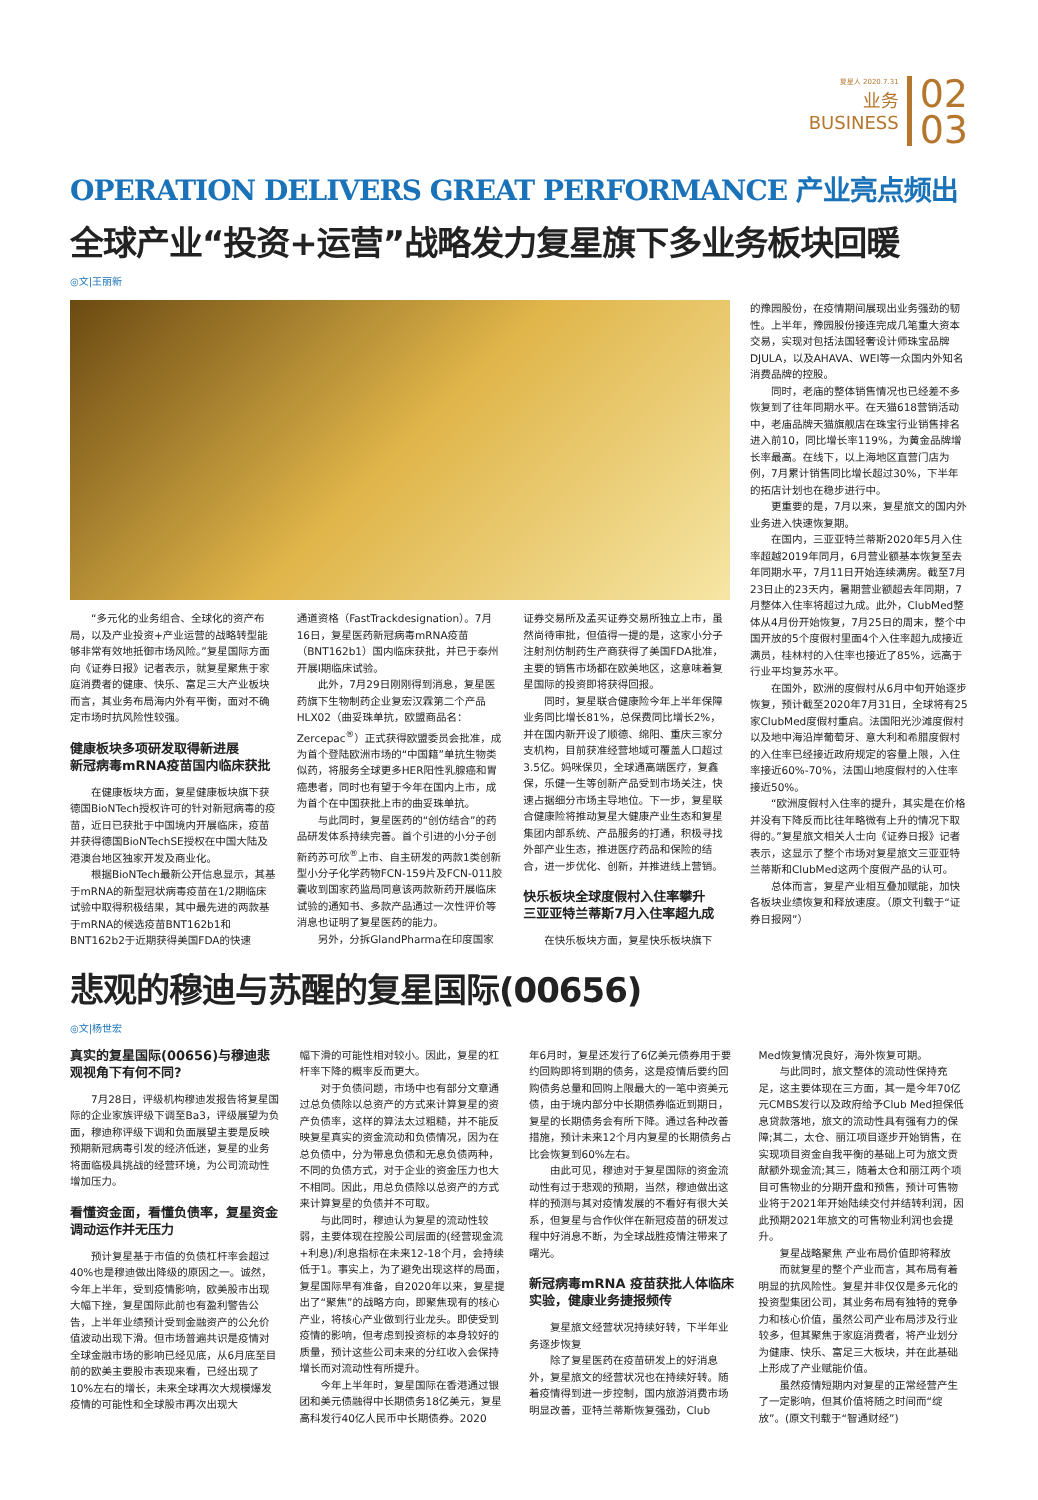复星人 2020.7.31
业务
BUSINESS
02
03
OPERATION DELIVERS GREAT PERFORMANCE 产业亮点频出
全球产业“投资+运营”战略发力复星旗下多业务板块回暖
◎文|王丽新
“多元化的业务组合、全球化的资产布局，以及产业投资+产业运营的战略转型能够非常有效地抵御市场风险。”复星国际方面向《证券日报》记者表示，就复星聚焦于家庭消费者的健康、快乐、富足三大产业板块而言，其业务布局海内外有平衡，面对不确定市场时抗风险性较强。
健康板块多项研发取得新进展
新冠病毒mRNA疫苗国内临床获批
在健康板块方面，复星健康板块旗下获德国BioNTech授权许可的针对新冠病毒的疫苗，近日已获批于中国境内开展临床，疫苗并获得德国BioNTechSE授权在中国大陆及港澳台地区独家开发及商业化。
根据BioNTech最新公开信息显示，其基于mRNA的新型冠状病毒疫苗在1/2期临床试验中取得积极结果，其中最先进的两款基于mRNA的候选疫苗BNT162b1和BNT162b2于近期获得美国FDA的快速
通道资格（FastTrackdesignation）。7月16日，复星医药新冠病毒mRNA疫苗（BNT162b1）国内临床获批，并已于泰州开展I期临床试验。
此外，7月29日刚刚得到消息，复星医药旗下生物制药企业复宏汉霖第二个产品HLX02（曲妥珠单抗，欧盟商品名：Zercepac<sup>®</sup>）正式获得欧盟委员会批准，成为首个登陆欧洲市场的“中国籍”单抗生物类似药，将服务全球更多HER阳性乳腺癌和胃癌患者，同时也有望于今年在国内上市，成为首个在中国获批上市的曲妥珠单抗。
与此同时，复星医药的“创仿结合”的药品研发体系持续完善。首个引进的小分子创新药苏可欣<sup>®</sup>上市、自主研发的两款1类创新型小分子化学药物FCN-159片及FCN-011胶囊收到国家药监局同意该两款新药开展临床试验的通知书、多款产品通过一次性评价等消息也证明了复星医药的能力。
另外，分拆GlandPharma在印度国家
证券交易所及孟买证券交易所独立上市，虽然尚待审批，但值得一提的是，这家小分子注射剂仿制药生产商获得了美国FDA批准，主要的销售市场都在欧美地区，这意味着复星国际的投资即将获得回报。
同时，复星联合健康险今年上半年保障业务同比增长81%，总保费同比增长2%，并在国内新开设了顺德、绵阳、重庆三家分支机构，目前获准经营地域可覆盖人口超过3.5亿。妈咪保贝，全球通高端医疗，复鑫保，乐健一生等创新产品受到市场关注，快速占据细分市场主导地位。下一步，复星联合健康险将推动复星大健康产业生态和复星集团内部系统、产品服务的打通，积极寻找外部产业生态，推进医疗药品和保险的结合，进一步优化、创新，并推进线上营销。
快乐板块全球度假村入住率攀升
三亚亚特兰蒂斯7月入住率超九成
在快乐板块方面，复星快乐板块旗下
的豫园股份，在疫情期间展现出业务强劲的韧性。上半年，豫园股份接连完成几笔重大资本交易，实现对包括法国轻奢设计师珠宝品牌DJULA，以及AHAVA、WEI等一众国内外知名消费品牌的控股。
同时，老庙的整体销售情况也已经差不多恢复到了往年同期水平。在天猫618营销活动中，老庙品牌天猫旗舰店在珠宝行业销售排名进入前10，同比增长率119%，为黄金品牌增长率最高。在线下，以上海地区直营门店为例，7月累计销售同比增长超过30%，下半年的拓店计划也在稳步进行中。
更重要的是，7月以来，复星旅文的国内外业务进入快速恢复期。
在国内，三亚亚特兰蒂斯2020年5月入住率超越2019年同月，6月营业额基本恢复至去年同期水平，7月11日开始连续满房。截至7月23日止的23天内，暑期营业额超去年同期，7月整体入住率将超过九成。此外，ClubMed整体从4月份开始恢复，7月25日的周末，整个中国开放的5个度假村里面4个入住率超九成接近满员，桂林村的入住率也接近了85%，远高于行业平均复苏水平。
在国外，欧洲的度假村从6月中旬开始逐步恢复，预计截至2020年7月31日，全球将有25家ClubMed度假村重启。法国阳光沙滩度假村以及地中海沿岸葡萄牙、意大利和希腊度假村的入住率已经接近政府规定的容量上限，入住率接近60%-70%，法国山地度假村的入住率接近50%。
“欧洲度假村入住率的提升，其实是在价格并没有下降反而比往年略微有上升的情况下取得的。”复星旅文相关人士向《证券日报》记者表示，这显示了整个市场对复星旅文三亚亚特兰蒂斯和ClubMed这两个度假产品的认可。
总体而言，复星产业相互叠加赋能，加快各板块业绩恢复和释放速度。（原文刊载于“证券日报网”）
悲观的穆迪与苏醒的复星国际(00656)
◎文|杨世宏
真实的复星国际(00656)与穆迪悲观视角下有何不同?
7月28日，评级机构穆迪发报告将复星国际的企业家族评级下调至Ba3，评级展望为负面，穆迪称评级下调和负面展望主要是反映预期新冠病毒引发的经济低迷，复星的业务将面临极具挑战的经营环境，为公司流动性增加压力。
看懂资金面，看懂负债率，复星资金调动运作并无压力
预计复星基于市值的负债杠杆率会超过40%也是穆迪做出降级的原因之一。诚然，今年上半年，受到疫情影响，欧美股市出现大幅下挫，复星国际此前也有盈利警告公告，上半年业绩预计受到金融资产的公允价值波动出现下滑。但市场普遍共识是疫情对全球金融市场的影响已经见底，从6月底至目前的欧美主要股市表现来看，已经出现了10%左右的增长，未来全球再次大规模爆发疫情的可能性和全球股市再次出现大
幅下滑的可能性相对较小。因此，复星的杠杆率下降的概率反而更大。
对于负债问题，市场中也有部分文章通过总负债除以总资产的方式来计算复星的资产负债率，这样的算法太过粗糙，并不能反映复星真实的资金流动和负债情况，因为在总负债中，分为带息负债和无息负债两种，不同的负债方式，对于企业的资金压力也大不相同。因此，用总负债除以总资产的方式来计算复星的负债并不可取。
与此同时，穆迪认为复星的流动性较弱，主要体现在控股公司层面的(经营现金流+利息)/利息指标在未来12-18个月，会持续低于1。事实上，为了避免出现这样的局面，复星国际早有准备，自2020年以来，复星提出了“聚焦”的战略方向，即聚焦现有的核心产业，将核心产业做到行业龙头。即使受到疫情的影响，但考虑到投资标的本身较好的质量，预计这些公司未来的分红收入会保持增长而对流动性有所提升。
今年上半年时，复星国际在香港通过银团和美元债融得中长期债务18亿美元，复星高科发行40亿人民币中长期债券。2020
年6月时，复星还发行了6亿美元债券用于要约回购即将到期的债务，这是疫情后要约回购债务总量和回购上限最大的一笔中资美元债，由于境内部分中长期债券临近到期日，复星的长期债务会有所下降。通过各种改善措施，预计未来12个月内复星的长期债务占比会恢复到60%左右。
由此可见，穆迪对于复星国际的资金流动性有过于悲观的预期，当然，穆迪做出这样的预测与其对疫情发展的不看好有很大关系，但复星与合作伙伴在新冠疫苗的研发过程中好消息不断，为全球战胜疫情注带来了曙光。
新冠病毒mRNA 疫苗获批人体临床实验，健康业务捷报频传
复星旅文经营状况持续好转，下半年业务逐步恢复
除了复星医药在疫苗研发上的好消息外，复星旅文的经营状况也在持续好转。随着疫情得到进一步控制，国内旅游消费市场明显改善，亚特兰蒂斯恢复强劲，Club
Med恢复情况良好，海外恢复可期。
与此同时，旅文整体的流动性保持充足，这主要体现在三方面，其一是今年70亿元CMBS发行以及政府给予Club Med担保低息贷款落地，旅文的流动性具有强有力的保障;其二，太仓、丽江项目逐步开始销售，在实现项目资金自我平衡的基础上可为旅文贡献额外现金流;其三，随着太仓和丽江两个项目可售物业的分期开盘和预售，预计可售物业将于2021年开始陆续交付并结转利润，因此预期2021年旅文的可售物业利润也会提升。
复星战略聚焦 产业布局价值即将释放
而就复星的整个产业而言，其布局有着明显的抗风险性。复星并非仅仅是多元化的投资型集团公司，其业务布局有独特的竞争力和核心价值，虽然公司产业布局涉及行业较多，但其聚焦于家庭消费者，将产业划分为健康、快乐、富足三大板块，并在此基础上形成了产业赋能价值。
虽然疫情短期内对复星的正常经营产生了一定影响，但其价值将随之时间而“绽放”。(原文刊载于“智通财经”)